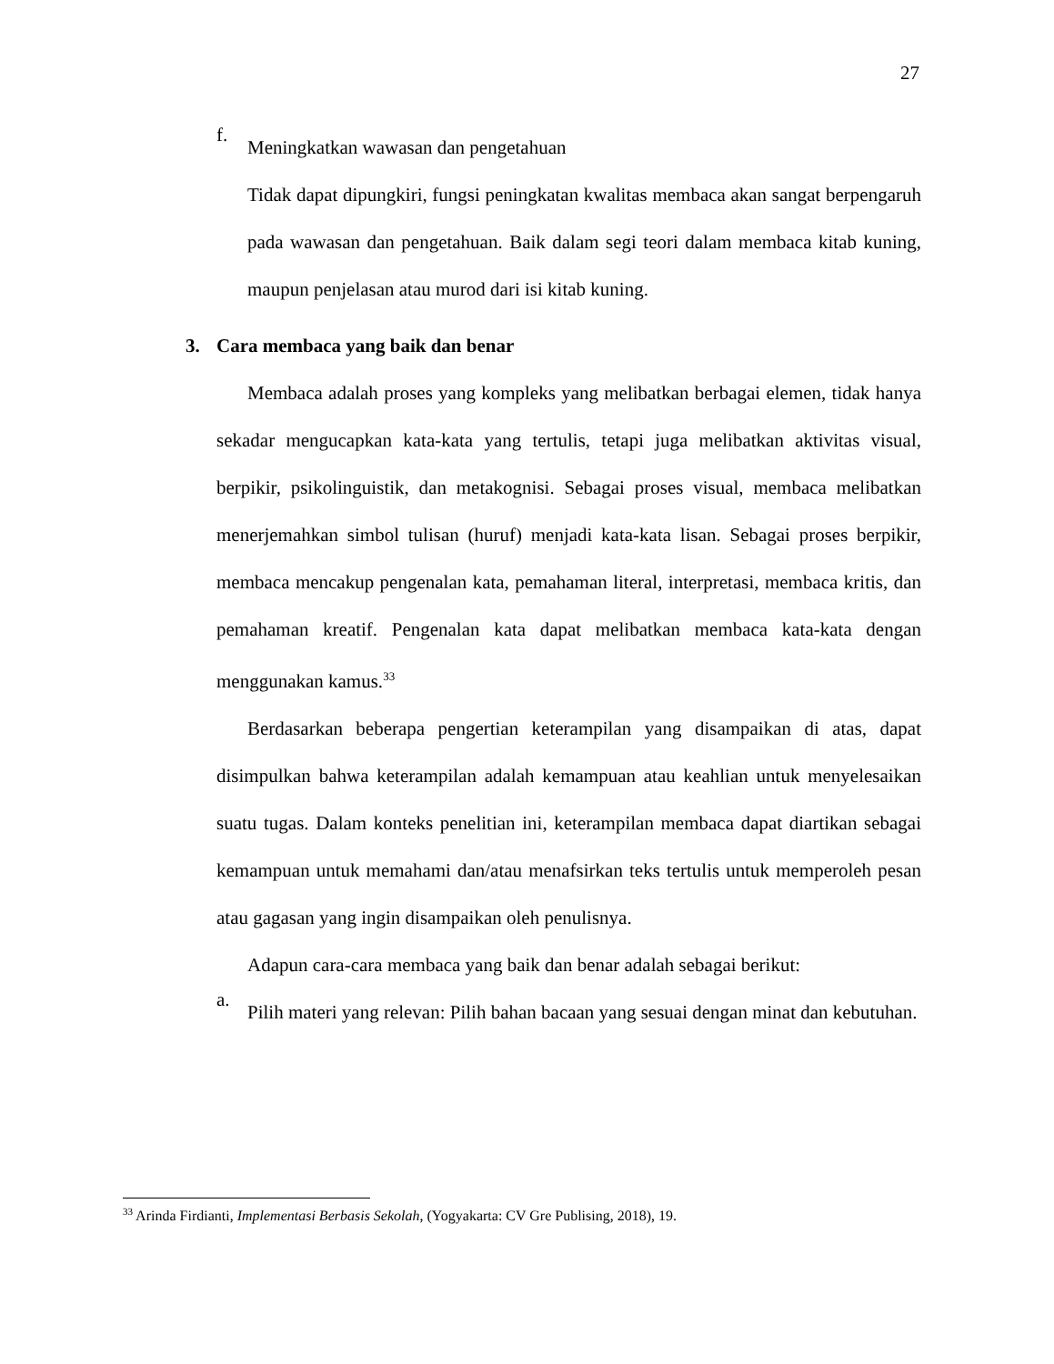27
f.
Meningkatkan wawasan dan pengetahuan
Tidak dapat dipungkiri, fungsi peningkatan kwalitas membaca akan sangat berpengaruh pada wawasan dan pengetahuan. Baik dalam segi teori dalam membaca kitab kuning, maupun penjelasan atau murod dari isi kitab kuning.
3. Cara membaca yang baik dan benar
Membaca adalah proses yang kompleks yang melibatkan berbagai elemen, tidak hanya sekadar mengucapkan kata-kata yang tertulis, tetapi juga melibatkan aktivitas visual, berpikir, psikolinguistik, dan metakognisi. Sebagai proses visual, membaca melibatkan menerjemahkan simbol tulisan (huruf) menjadi kata-kata lisan. Sebagai proses berpikir, membaca mencakup pengenalan kata, pemahaman literal, interpretasi, membaca kritis, dan pemahaman kreatif. Pengenalan kata dapat melibatkan membaca kata-kata dengan menggunakan kamus.<sup>33</sup>
Berdasarkan beberapa pengertian keterampilan yang disampaikan di atas, dapat disimpulkan bahwa keterampilan adalah kemampuan atau keahlian untuk menyelesaikan suatu tugas. Dalam konteks penelitian ini, keterampilan membaca dapat diartikan sebagai kemampuan untuk memahami dan/atau menafsirkan teks tertulis untuk memperoleh pesan atau gagasan yang ingin disampaikan oleh penulisnya.
Adapun cara-cara membaca yang baik dan benar adalah sebagai berikut:
a.
Pilih materi yang relevan: Pilih bahan bacaan yang sesuai dengan minat dan kebutuhan.
<sup>33</sup> Arinda Firdianti, Implementasi Berbasis Sekolah, (Yogyakarta: CV Gre Publising, 2018), 19.